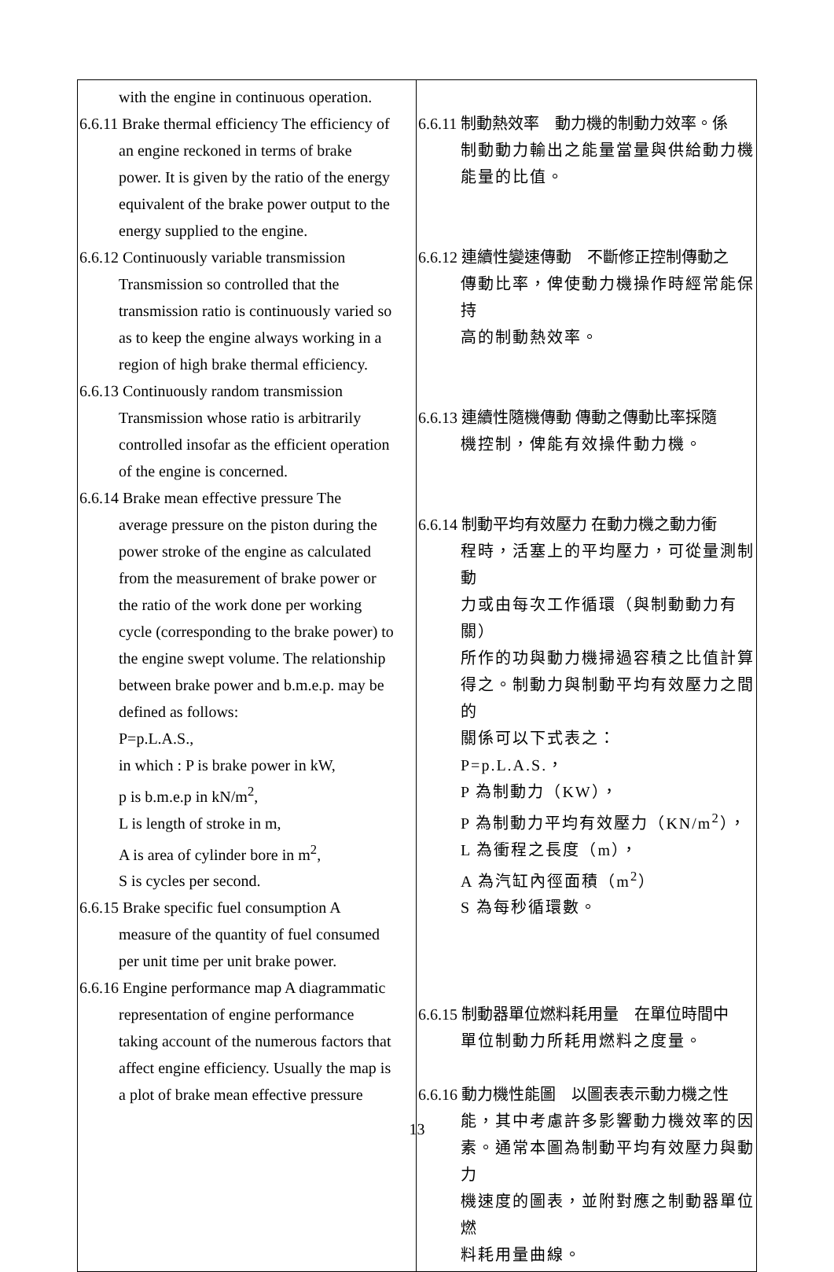| with the engine in continuous operation. 6.6.11 Brake thermal efficiency The efficiency of an engine reckoned in terms of brake power. It is given by the ratio of the energy equivalent of the brake power output to the energy supplied to the engine. 6.6.12 Continuously variable transmission Transmission so controlled that the transmission ratio is continuously varied so as to keep the engine always working in a region of high brake thermal efficiency. 6.6.13 Continuously random transmission Transmission whose ratio is arbitrarily controlled insofar as the efficient operation of the engine is concerned. 6.6.14 Brake mean effective pressure The average pressure on the piston during the power stroke of the engine as calculated from the measurement of brake power or the ratio of the work done per working cycle (corresponding to the brake power) to the engine swept volume. The relationship between brake power and b.m.e.p. may be defined as follows: P=p.L.A.S., in which : P is brake power in kW, p is b.m.e.p in kN/m<sup>2</sup>, L is length of stroke in m, A is area of cylinder bore in m<sup>2</sup>, S is cycles per second. 6.6.15 Brake specific fuel consumption A measure of the quantity of fuel consumed per unit time per unit brake power. 6.6.16 Engine performance map A diagrammatic representation of engine performance taking account of the numerous factors that affect engine efficiency. Usually the map is a plot of brake mean effective pressure | 6.6.11 制動熱效率 動力機的制動力效率。係 制動動力輸出之能量當量與供給動力機 能量的比值。 6.6.12 連續性變速傳動 不斷修正控制傳動之 傳動比率，俾使動力機操作時經常能保持 高的制動熱效率。 6.6.13 連續性隨機傳動 傳動之傳動比率採隨 機控制，俾能有效操件動力機。 6.6.14 制動平均有效壓力 在動力機之動力衝 程時，活塞上的平均壓力，可從量測制動 力或由每次工作循環（與制動動力有關） 所作的功與動力機掃過容積之比值計算 得之。制動力與制動平均有效壓力之間的 關係可以下式表之： P=p.L.A.S.， P 為制動力（KW）， P 為制動力平均有效壓力（KN/m<sup>2</sup>）， L 為衝程之長度（m）， A 為汽缸內徑面積（m<sup>2</sup>） S 為每秒循環數。 6.6.15 制動器單位燃料耗用量 在單位時間中 單位制動力所耗用燃料之度量。 6.6.16 動力機性能圖 以圖表表示動力機之性 能，其中考慮許多影響動力機效率的因 素。通常本圖為制動平均有效壓力與動力 機速度的圖表，並附對應之制動器單位燃 料耗用量曲線。 |
13